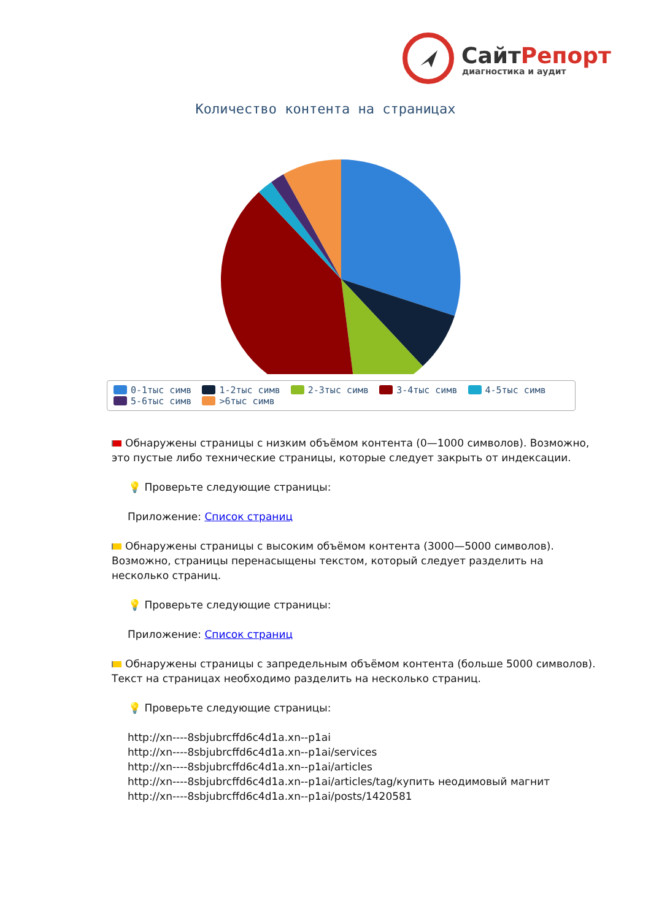СайтРепорт
диагностика и аудит
Количество контента на страницах
0-1тыс симв 1-2тыс симв 2-3тыс симв 3-4тыс симв 4-5тыс симв
5-6тыс симв >6тыс симв
Обнаружены страницы с низким объёмом контента (0—1000 символов). Возможно, это пустые либо технические страницы, которые следует закрыть от индексации.
💡 Проверьте следующие страницы:
Приложение: Список страниц
Обнаружены страницы с высоким объёмом контента (3000—5000 символов). Возможно, страницы перенасыщены текстом, который следует разделить на несколько страниц.
💡 Проверьте следующие страницы:
Приложение: Список страниц
Обнаружены страницы с запредельным объёмом контента (больше 5000 символов). Текст на страницах необходимо разделить на несколько страниц.
💡 Проверьте следующие страницы:
http://xn----8sbjubrcffd6c4d1a.xn--p1ai
http://xn----8sbjubrcffd6c4d1a.xn--p1ai/services
http://xn----8sbjubrcffd6c4d1a.xn--p1ai/articles
http://xn----8sbjubrcffd6c4d1a.xn--p1ai/articles/tag/купить неодимовый магнит
http://xn----8sbjubrcffd6c4d1a.xn--p1ai/posts/1420581